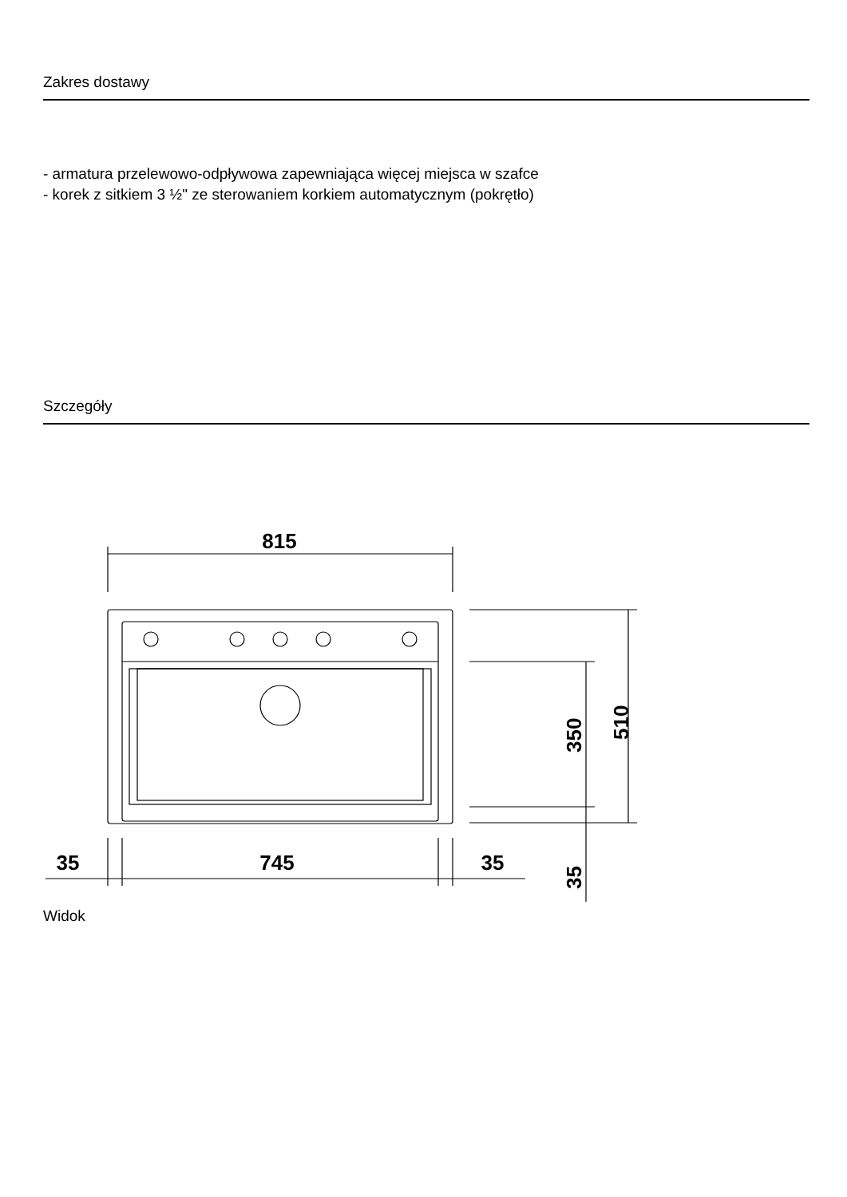Zakres dostawy
- armatura przelewowo-odpływowa zapewniająca więcej miejsca w szafce
- korek z sitkiem 3 ½" ze sterowaniem korkiem automatycznym (pokrętło)
Szczegóły
815
510
350
35
35
745
35
Widok